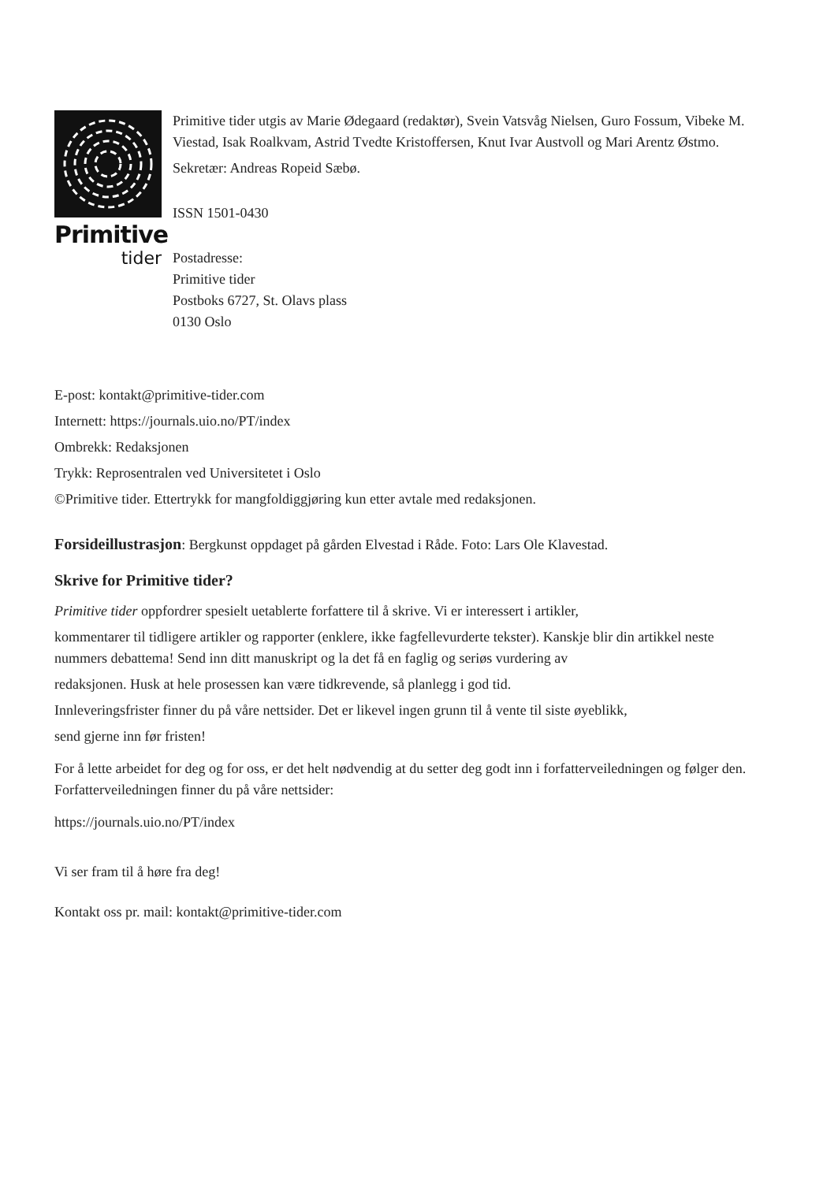Primitive
tider
Primitive tider utgis av Marie Ødegaard (redaktør), Svein Vatsvåg Nielsen, Guro Fossum, Vibeke M. Viestad, Isak Roalkvam, Astrid Tvedte Kristoffersen, Knut Ivar Austvoll og Mari Arentz Østmo.
Sekretær: Andreas Ropeid Sæbø.
ISSN 1501-0430
Postadresse:
Primitive tider
Postboks 6727, St. Olavs plass
0130 Oslo
E-post: kontakt@primitive-tider.com
Internett: https://journals.uio.no/PT/index
Ombrekk: Redaksjonen
Trykk: Reprosentralen ved Universitetet i Oslo
©Primitive tider. Ettertrykk for mangfoldiggjøring kun etter avtale med redaksjonen.
Forsideillustrasjon: Bergkunst oppdaget på gården Elvestad i Råde. Foto: Lars Ole Klavestad.
Skrive for Primitive tider?
Primitive tider oppfordrer spesielt uetablerte forfattere til å skrive. Vi er interessert i artikler,
kommentarer til tidligere artikler og rapporter (enklere, ikke fagfellevurderte tekster). Kanskje blir din artikkel neste nummers debattema! Send inn ditt manuskript og la det få en faglig og seriøs vurdering av
redaksjonen. Husk at hele prosessen kan være tidkrevende, så planlegg i god tid.
Innleveringsfrister finner du på våre nettsider. Det er likevel ingen grunn til å vente til siste øyeblikk,
send gjerne inn før fristen!
For å lette arbeidet for deg og for oss, er det helt nødvendig at du setter deg godt inn i forfatterveiledningen og følger den. Forfatterveiledningen finner du på våre nettsider:
https://journals.uio.no/PT/index
Vi ser fram til å høre fra deg!
Kontakt oss pr. mail: kontakt@primitive-tider.com